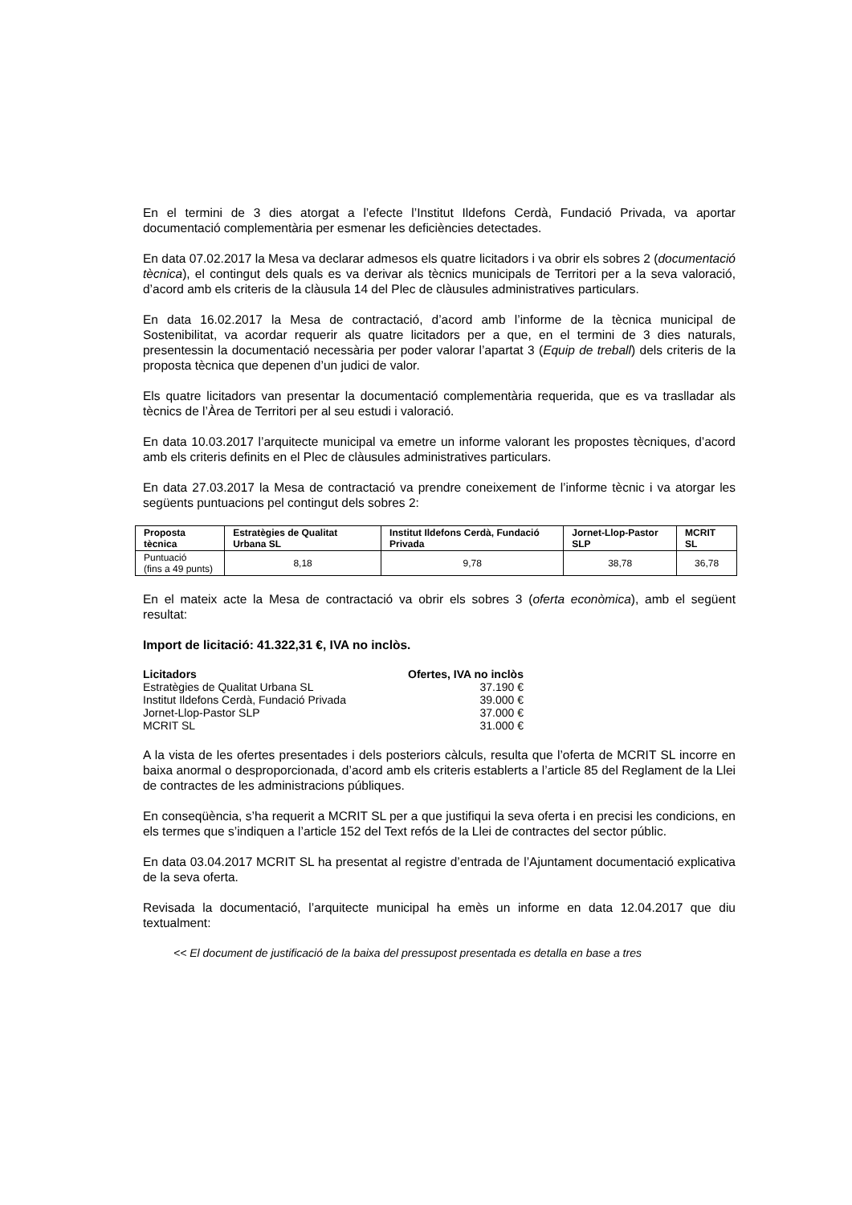En el termini de 3 dies atorgat a l’efecte l’Institut Ildefons Cerdà, Fundació Privada, va aportar documentació complementària per esmenar les deficiències detectades.
En data 07.02.2017 la Mesa va declarar admesos els quatre licitadors i va obrir els sobres 2 (documentació tècnica), el contingut dels quals es va derivar als tècnics municipals de Territori per a la seva valoració, d’acord amb els criteris de la clàusula 14 del Plec de clàusules administratives particulars.
En data 16.02.2017 la Mesa de contractació, d’acord amb l’informe de la tècnica municipal de Sostenibilitat, va acordar requerir als quatre licitadors per a que, en el termini de 3 dies naturals, presentessin la documentació necessària per poder valorar l’apartat 3 (Equip de treball) dels criteris de la proposta tècnica que depenen d’un judici de valor.
Els quatre licitadors van presentar la documentació complementària requerida, que es va traslladar als tècnics de l’Àrea de Territori per al seu estudi i valoració.
En data 10.03.2017 l’arquitecte municipal va emetre un informe valorant les propostes tècniques, d’acord amb els criteris definits en el Plec de clàusules administratives particulars.
En data 27.03.2017 la Mesa de contractació va prendre coneixement de l’informe tècnic i va atorgar les següents puntuacions pel contingut dels sobres 2:
| Proposta tècnica | Estratègies de Qualitat Urbana SL | Institut Ildefons Cerdà, Fundació Privada | Jornet-Llop-Pastor SLP | MCRIT SL |
| --- | --- | --- | --- | --- |
| Puntuació (fins a 49 punts) | 8,18 | 9,78 | 38,78 | 36,78 |
En el mateix acte la Mesa de contractació va obrir els sobres 3 (oferta econòmica), amb el següent resultat:
Import de licitació: 41.322,31 €, IVA no inclòs.
| Licitadors | Ofertes, IVA no inclòs |
| --- | --- |
| Estratègies de Qualitat Urbana SL | 37.190 € |
| Institut Ildefons Cerdà, Fundació Privada | 39.000 € |
| Jornet-Llop-Pastor SLP | 37.000 € |
| MCRIT SL | 31.000 € |
A la vista de les ofertes presentades i dels posteriors càlculs, resulta que l’oferta de MCRIT SL incorre en baixa anormal o desproporcionada, d’acord amb els criteris establerts a l’article 85 del Reglament de la Llei de contractes de les administracions públiques.
En conseqüència, s’ha requerit a MCRIT SL per a que justifiqui la seva oferta i en precisi les condicions, en els termes que s’indiquen a l’article 152 del Text refós de la Llei de contractes del sector públic.
En data 03.04.2017 MCRIT SL ha presentat al registre d’entrada de l’Ajuntament documentació explicativa de la seva oferta.
Revisada la documentació, l’arquitecte municipal ha emès un informe en data 12.04.2017 que diu textualment:
<< El document de justificació de la baixa del pressupost presentada es detalla en base a tres